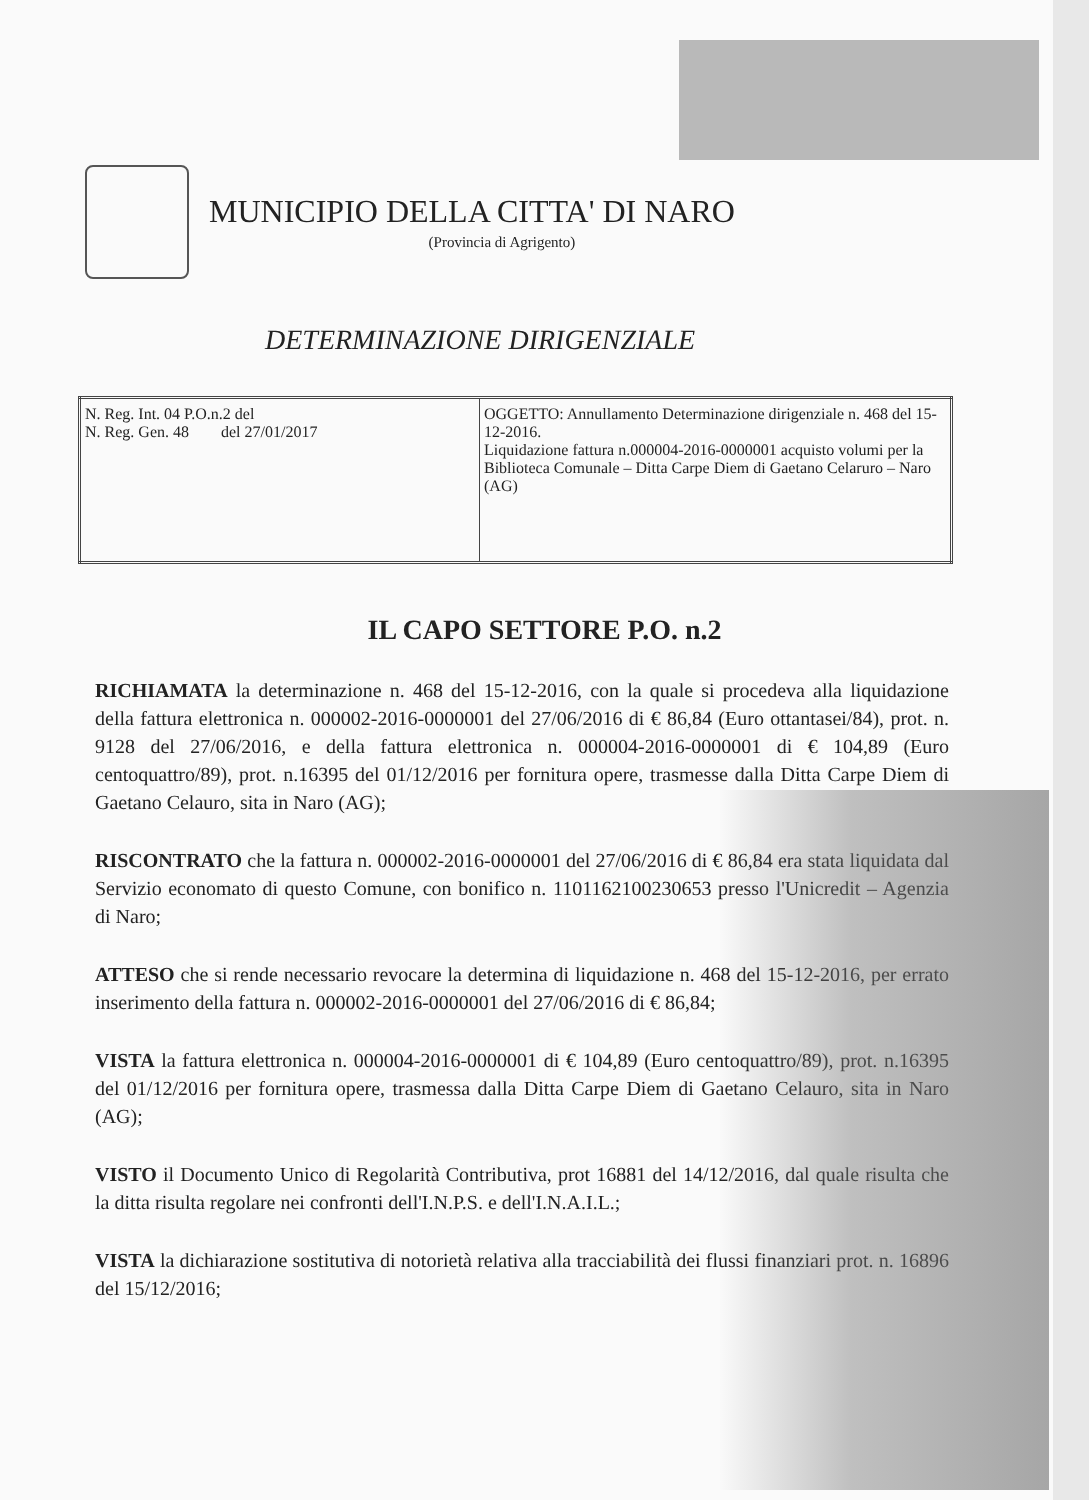MUNICIPIO DELLA CITTA' DI NARO
(Provincia di Agrigento)
DETERMINAZIONE DIRIGENZIALE
| N. Reg. Int. 04 P.O.n.2 del N. Reg. Gen. 48 del 27/01/2017 | OGGETTO: Annullamento Determinazione dirigenziale n. 468 del 15-12-2016. Liquidazione fattura n.000004-2016-0000001 acquisto volumi per la Biblioteca Comunale – Ditta Carpe Diem di Gaetano Celaruro – Naro (AG) |
IL CAPO SETTORE P.O. n.2
RICHIAMATA la determinazione n. 468 del 15-12-2016, con la quale si procedeva alla liquidazione della fattura elettronica n. 000002-2016-0000001 del 27/06/2016 di € 86,84 (Euro ottantasei/84), prot. n. 9128 del 27/06/2016, e della fattura elettronica n. 000004-2016-0000001 di € 104,89 (Euro centoquattro/89), prot. n.16395 del 01/12/2016 per fornitura opere, trasmesse dalla Ditta Carpe Diem di Gaetano Celauro, sita in Naro (AG);
RISCONTRATO che la fattura n. 000002-2016-0000001 del 27/06/2016 di € 86,84 era stata liquidata dal Servizio economato di questo Comune, con bonifico n. 1101162100230653 presso l'Unicredit – Agenzia di Naro;
ATTESO che si rende necessario revocare la determina di liquidazione n. 468 del 15-12-2016, per errato inserimento della fattura n. 000002-2016-0000001 del 27/06/2016 di € 86,84;
VISTA la fattura elettronica n. 000004-2016-0000001 di € 104,89 (Euro centoquattro/89), prot. n.16395 del 01/12/2016 per fornitura opere, trasmessa dalla Ditta Carpe Diem di Gaetano Celauro, sita in Naro (AG);
VISTO il Documento Unico di Regolarità Contributiva, prot 16881 del 14/12/2016, dal quale risulta che la ditta risulta regolare nei confronti dell'I.N.P.S. e dell'I.N.A.I.L.;
VISTA la dichiarazione sostitutiva di notorietà relativa alla tracciabilità dei flussi finanziari prot. n. 16896 del 15/12/2016;